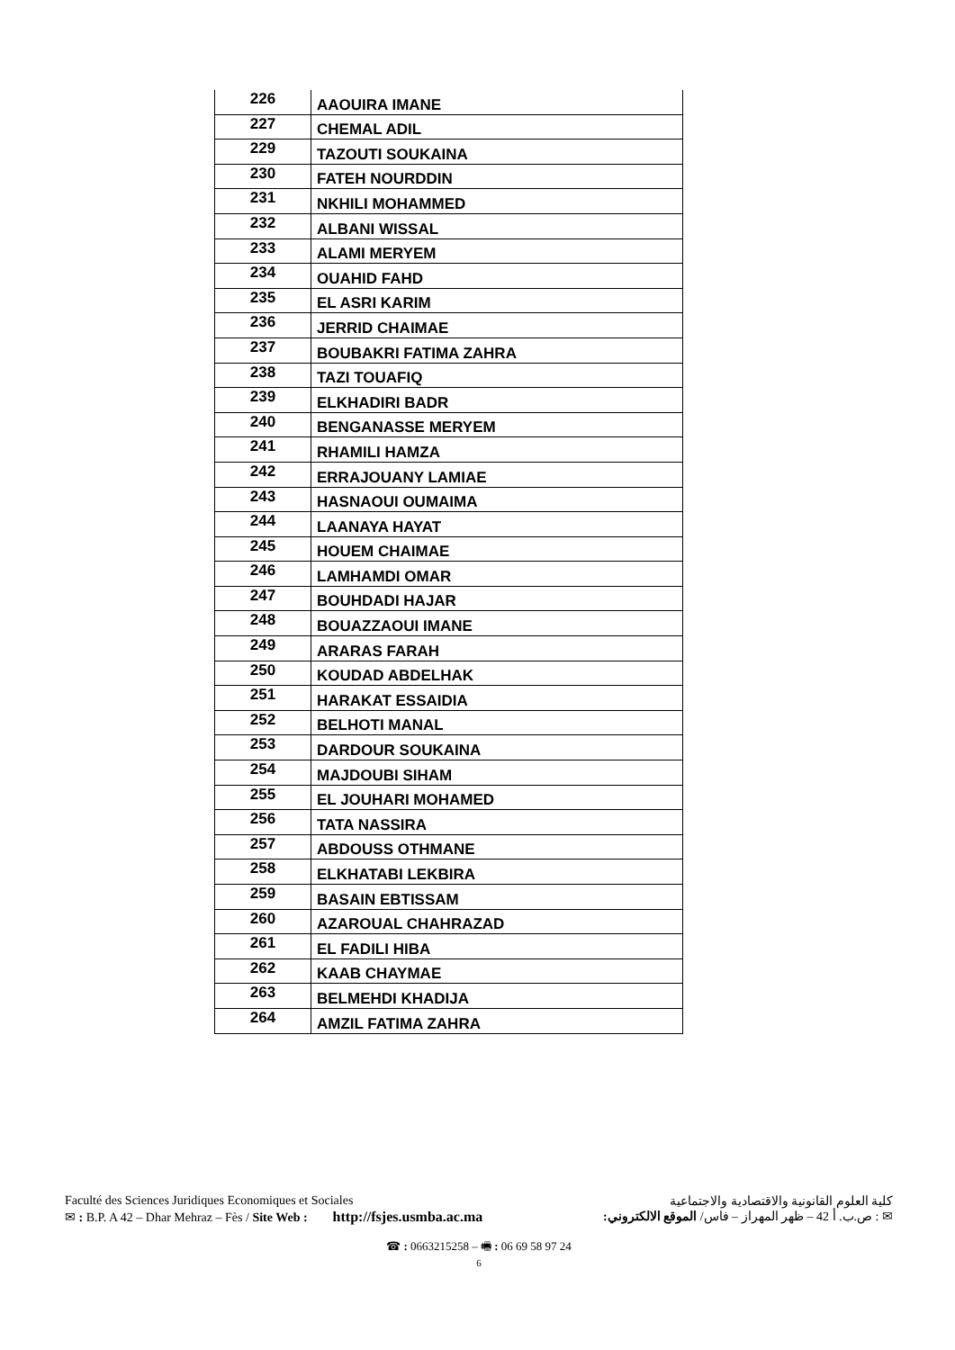| 226 | AAOUIRA IMANE |
| 227 | CHEMAL ADIL |
| 229 | TAZOUTI SOUKAINA |
| 230 | FATEH NOURDDIN |
| 231 | NKHILI MOHAMMED |
| 232 | ALBANI WISSAL |
| 233 | ALAMI MERYEM |
| 234 | OUAHID FAHD |
| 235 | EL ASRI KARIM |
| 236 | JERRID CHAIMAE |
| 237 | BOUBAKRI FATIMA ZAHRA |
| 238 | TAZI TOUAFIQ |
| 239 | ELKHADIRI BADR |
| 240 | BENGANASSE MERYEM |
| 241 | RHAMILI HAMZA |
| 242 | ERRAJOUANY LAMIAE |
| 243 | HASNAOUI OUMAIMA |
| 244 | LAANAYA HAYAT |
| 245 | HOUEM CHAIMAE |
| 246 | LAMHAMDI OMAR |
| 247 | BOUHDADI HAJAR |
| 248 | BOUAZZAOUI IMANE |
| 249 | ARARAS FARAH |
| 250 | KOUDAD ABDELHAK |
| 251 | HARAKAT ESSAIDIA |
| 252 | BELHOTI MANAL |
| 253 | DARDOUR SOUKAINA |
| 254 | MAJDOUBI SIHAM |
| 255 | EL JOUHARI MOHAMED |
| 256 | TATA NASSIRA |
| 257 | ABDOUSS OTHMANE |
| 258 | ELKHATABI LEKBIRA |
| 259 | BASAIN EBTISSAM |
| 260 | AZAROUAL CHAHRAZAD |
| 261 | EL FADILI HIBA |
| 262 | KAAB CHAYMAE |
| 263 | BELMEHDI KHADIJA |
| 264 | AMZIL FATIMA ZAHRA |
Faculté des Sciences Juridiques Economiques et Sociales كلية العلوم القانونية والاقتصادية والاجتماعية
✉ : B.P. A 42 – Dhar Mehraz – Fès / Site Web : http://fsjes.usmba.ac.ma ✉ : ص.ب. أ 42 – ظهر المهراز – فاس/ الموقع الالكتروني:
☎ : 0663215258 – 🖷 : 06 69 58 97 24
6